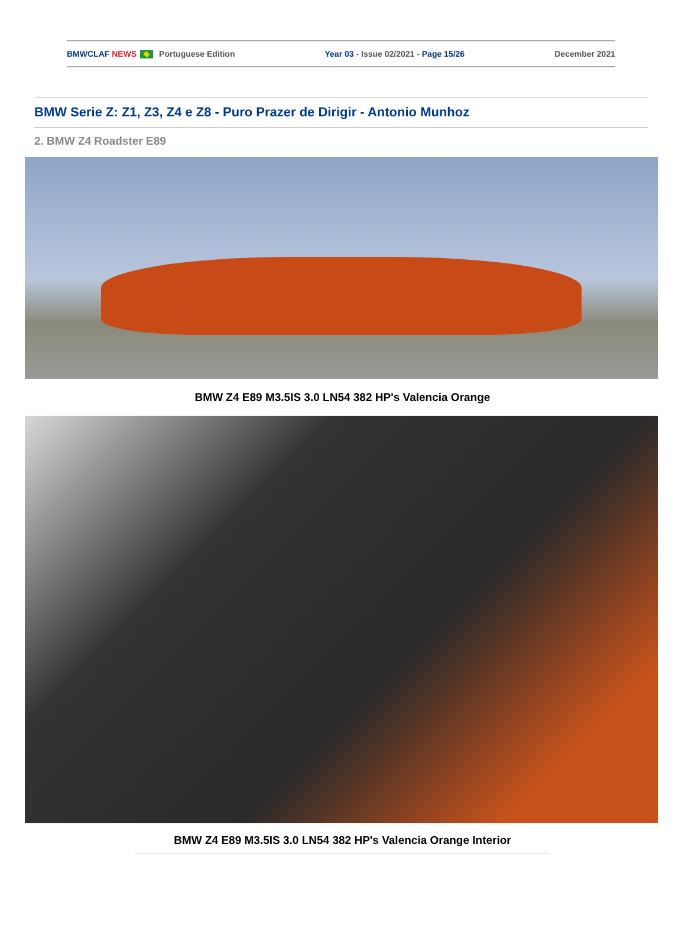BMWCLAF NEWS Portuguese Edition Year 03 - Issue 02/2021 - Page 15/26 December 2021
BMW Serie Z: Z1, Z3, Z4 e Z8 - Puro Prazer de Dirigir - Antonio Munhoz
2. BMW Z4 Roadster E89
BMW Z4 E89 M3.5IS 3.0 LN54 382 HP's Valencia Orange
BMW Z4 E89 M3.5IS 3.0 LN54 382 HP's Valencia Orange Interior